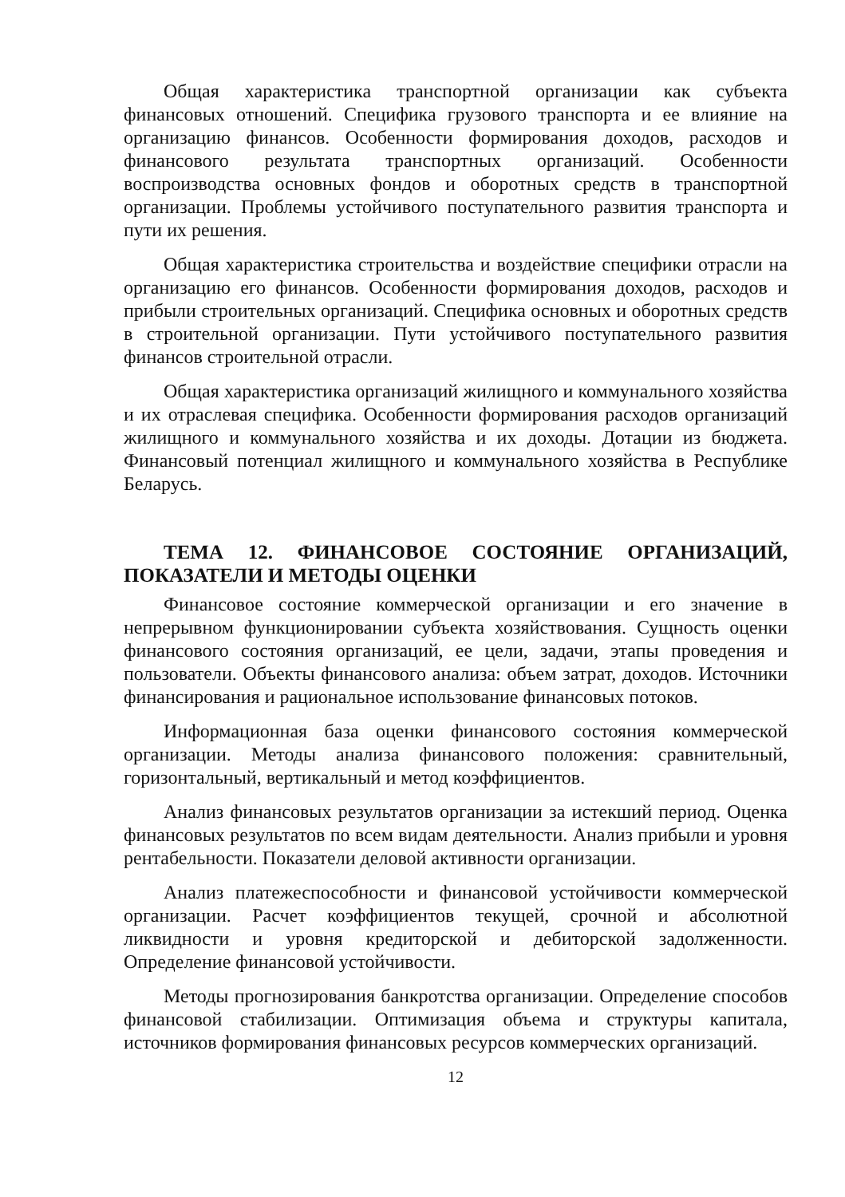Общая характеристика транспортной организации как субъекта финансовых отношений. Специфика грузового транспорта и ее влияние на организацию финансов. Особенности формирования доходов, расходов и финансового результата транспортных организаций. Особенности воспроизводства основных фондов и оборотных средств в транспортной организации. Проблемы устойчивого поступательного развития транспорта и пути их решения.
Общая характеристика строительства и воздействие специфики отрасли на организацию его финансов. Особенности формирования доходов, расходов и прибыли строительных организаций. Специфика основных и оборотных средств в строительной организации. Пути устойчивого поступательного развития финансов строительной отрасли.
Общая характеристика организаций жилищного и коммунального хозяйства и их отраслевая специфика. Особенности формирования расходов организаций жилищного и коммунального хозяйства и их доходы. Дотации из бюджета. Финансовый потенциал жилищного и коммунального хозяйства в Республике Беларусь.
ТЕМА 12. ФИНАНСОВОЕ СОСТОЯНИЕ ОРГАНИЗАЦИЙ, ПОКАЗАТЕЛИ И МЕТОДЫ ОЦЕНКИ
Финансовое состояние коммерческой организации и его значение в непрерывном функционировании субъекта хозяйствования. Сущность оценки финансового состояния организаций, ее цели, задачи, этапы проведения и пользователи. Объекты финансового анализа: объем затрат, доходов. Источники финансирования и рациональное использование финансовых потоков.
Информационная база оценки финансового состояния коммерческой организации. Методы анализа финансового положения: сравнительный, горизонтальный, вертикальный и метод коэффициентов.
Анализ финансовых результатов организации за истекший период. Оценка финансовых результатов по всем видам деятельности. Анализ прибыли и уровня рентабельности. Показатели деловой активности организации.
Анализ платежеспособности и финансовой устойчивости коммерческой организации. Расчет коэффициентов текущей, срочной и абсолютной ликвидности и уровня кредиторской и дебиторской задолженности. Определение финансовой устойчивости.
Методы прогнозирования банкротства организации. Определение способов финансовой стабилизации. Оптимизация объема и структуры капитала, источников формирования финансовых ресурсов коммерческих организаций.
12